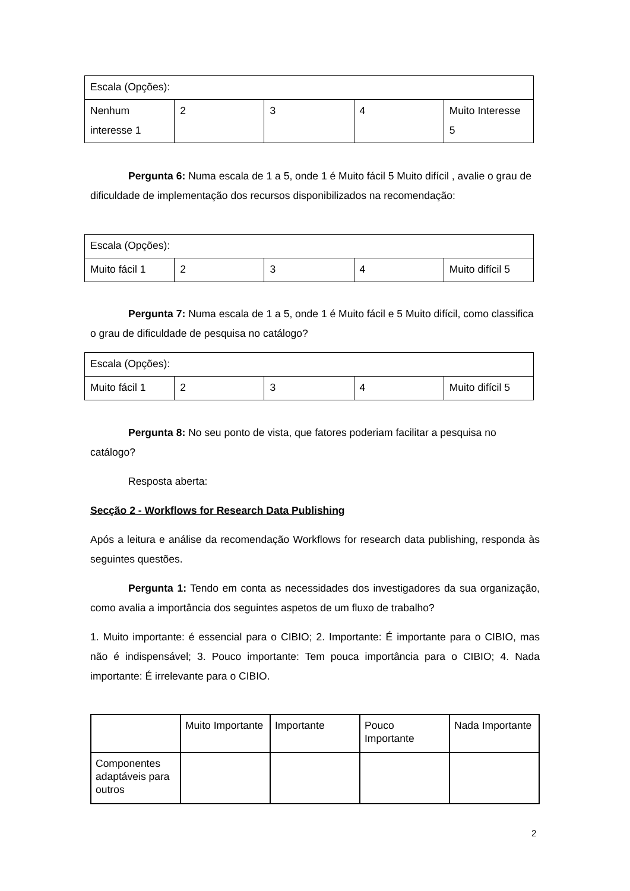| Escala (Opções): | | | | |
| Nenhum interesse 1 | 2 | 3 | 4 | Muito Interesse 5 |
Pergunta 6: Numa escala de 1 a 5, onde 1 é Muito fácil 5 Muito difícil , avalie o grau de dificuldade de implementação dos recursos disponibilizados na recomendação:
| Escala (Opções): | | | | |
| Muito fácil 1 | 2 | 3 | 4 | Muito difícil 5 |
Pergunta 7: Numa escala de 1 a 5, onde 1 é Muito fácil e 5 Muito difícil, como classifica o grau de dificuldade de pesquisa no catálogo?
| Escala (Opções): | | | | |
| Muito fácil 1 | 2 | 3 | 4 | Muito difícil 5 |
Pergunta 8: No seu ponto de vista, que fatores poderiam facilitar a pesquisa no catálogo?
Resposta aberta:
Secção 2 - Workflows for Research Data Publishing
Após a leitura e análise da recomendação Workflows for research data publishing, responda às seguintes questões.
Pergunta 1: Tendo em conta as necessidades dos investigadores da sua organização, como avalia a importância dos seguintes aspetos de um fluxo de trabalho?
1. Muito importante: é essencial para o CIBIO; 2. Importante: É importante para o CIBIO, mas não é indispensável; 3. Pouco importante: Tem pouca importância para o CIBIO; 4. Nada importante: É irrelevante para o CIBIO.
| | Muito Importante | Importante | Pouco Importante | Nada Importante |
| Componentes adaptáveis para outros | | | | |
2